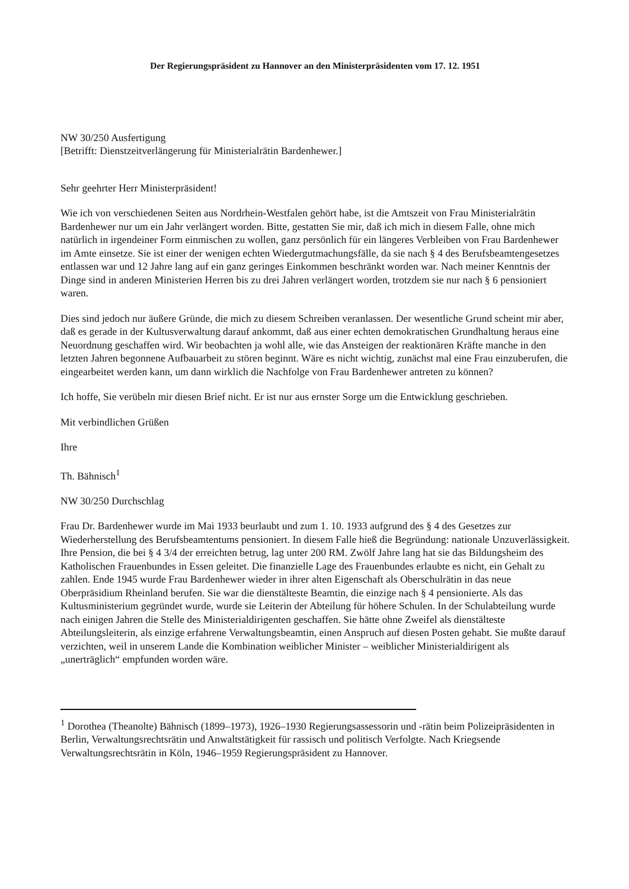Der Regierungspräsident zu Hannover an den Ministerpräsidenten vom 17. 12. 1951
NW 30/250 Ausfertigung
[Betrifft: Dienstzeitverlängerung für Ministerialrätin Bardenhewer.]
Sehr geehrter Herr Ministerpräsident!
Wie ich von verschiedenen Seiten aus Nordrhein-Westfalen gehört habe, ist die Amtszeit von Frau Ministerialrätin Bardenhewer nur um ein Jahr verlängert worden. Bitte, gestatten Sie mir, daß ich mich in diesem Falle, ohne mich natürlich in irgendeiner Form einmischen zu wollen, ganz persönlich für ein längeres Verbleiben von Frau Bardenhewer im Amte einsetze. Sie ist einer der wenigen echten Wiedergutmachungsfälle, da sie nach § 4 des Berufsbeamtengesetzes entlassen war und 12 Jahre lang auf ein ganz geringes Einkommen beschränkt worden war. Nach meiner Kenntnis der Dinge sind in anderen Ministerien Herren bis zu drei Jahren verlängert worden, trotzdem sie nur nach § 6 pensioniert waren.
Dies sind jedoch nur äußere Gründe, die mich zu diesem Schreiben veranlassen. Der wesentliche Grund scheint mir aber, daß es gerade in der Kultusverwaltung darauf ankommt, daß aus einer echten demokratischen Grundhaltung heraus eine Neuordnung geschaffen wird. Wir beobachten ja wohl alle, wie das Ansteigen der reaktionären Kräfte manche in den letzten Jahren begonnene Aufbauarbeit zu stören beginnt. Wäre es nicht wichtig, zunächst mal eine Frau einzuberufen, die eingearbeitet werden kann, um dann wirklich die Nachfolge von Frau Bardenhewer antreten zu können?
Ich hoffe, Sie verübeln mir diesen Brief nicht. Er ist nur aus ernster Sorge um die Entwicklung geschrieben.
Mit verbindlichen Grüßen
Ihre
Th. Bähnisch<sup>1</sup>
NW 30/250 Durchschlag
Frau Dr. Bardenhewer wurde im Mai 1933 beurlaubt und zum 1. 10. 1933 aufgrund des § 4 des Gesetzes zur Wiederherstellung des Berufsbeamtentums pensioniert. In diesem Falle hieß die Begründung: nationale Unzuverlässigkeit. Ihre Pension, die bei § 4 3/4 der erreichten betrug, lag unter 200 RM. Zwölf Jahre lang hat sie das Bildungsheim des Katholischen Frauenbundes in Essen geleitet. Die finanzielle Lage des Frauenbundes erlaubte es nicht, ein Gehalt zu zahlen. Ende 1945 wurde Frau Bardenhewer wieder in ihrer alten Eigenschaft als Oberschulrätin in das neue Oberpräsidium Rheinland berufen. Sie war die dienstälteste Beamtin, die einzige nach § 4 pensionierte. Als das Kultusministerium gegründet wurde, wurde sie Leiterin der Abteilung für höhere Schulen. In der Schulabteilung wurde nach einigen Jahren die Stelle des Ministerialdirigenten geschaffen. Sie hätte ohne Zweifel als dienstälteste Abteilungsleiterin, als einzige erfahrene Verwaltungsbeamtin, einen Anspruch auf diesen Posten gehabt. Sie mußte darauf verzichten, weil in unserem Lande die Kombination weiblicher Minister – weiblicher Ministerialdirigent als „unerträglich“ empfunden worden wäre.
<sup>1</sup> Dorothea (Theanolte) Bähnisch (1899–1973), 1926–1930 Regierungsassessorin und -rätin beim Polizeipräsidenten in Berlin, Verwaltungsrechtsrätin und Anwaltstätigkeit für rassisch und politisch Verfolgte. Nach Kriegsende Verwaltungsrechtsrätin in Köln, 1946–1959 Regierungspräsident zu Hannover.